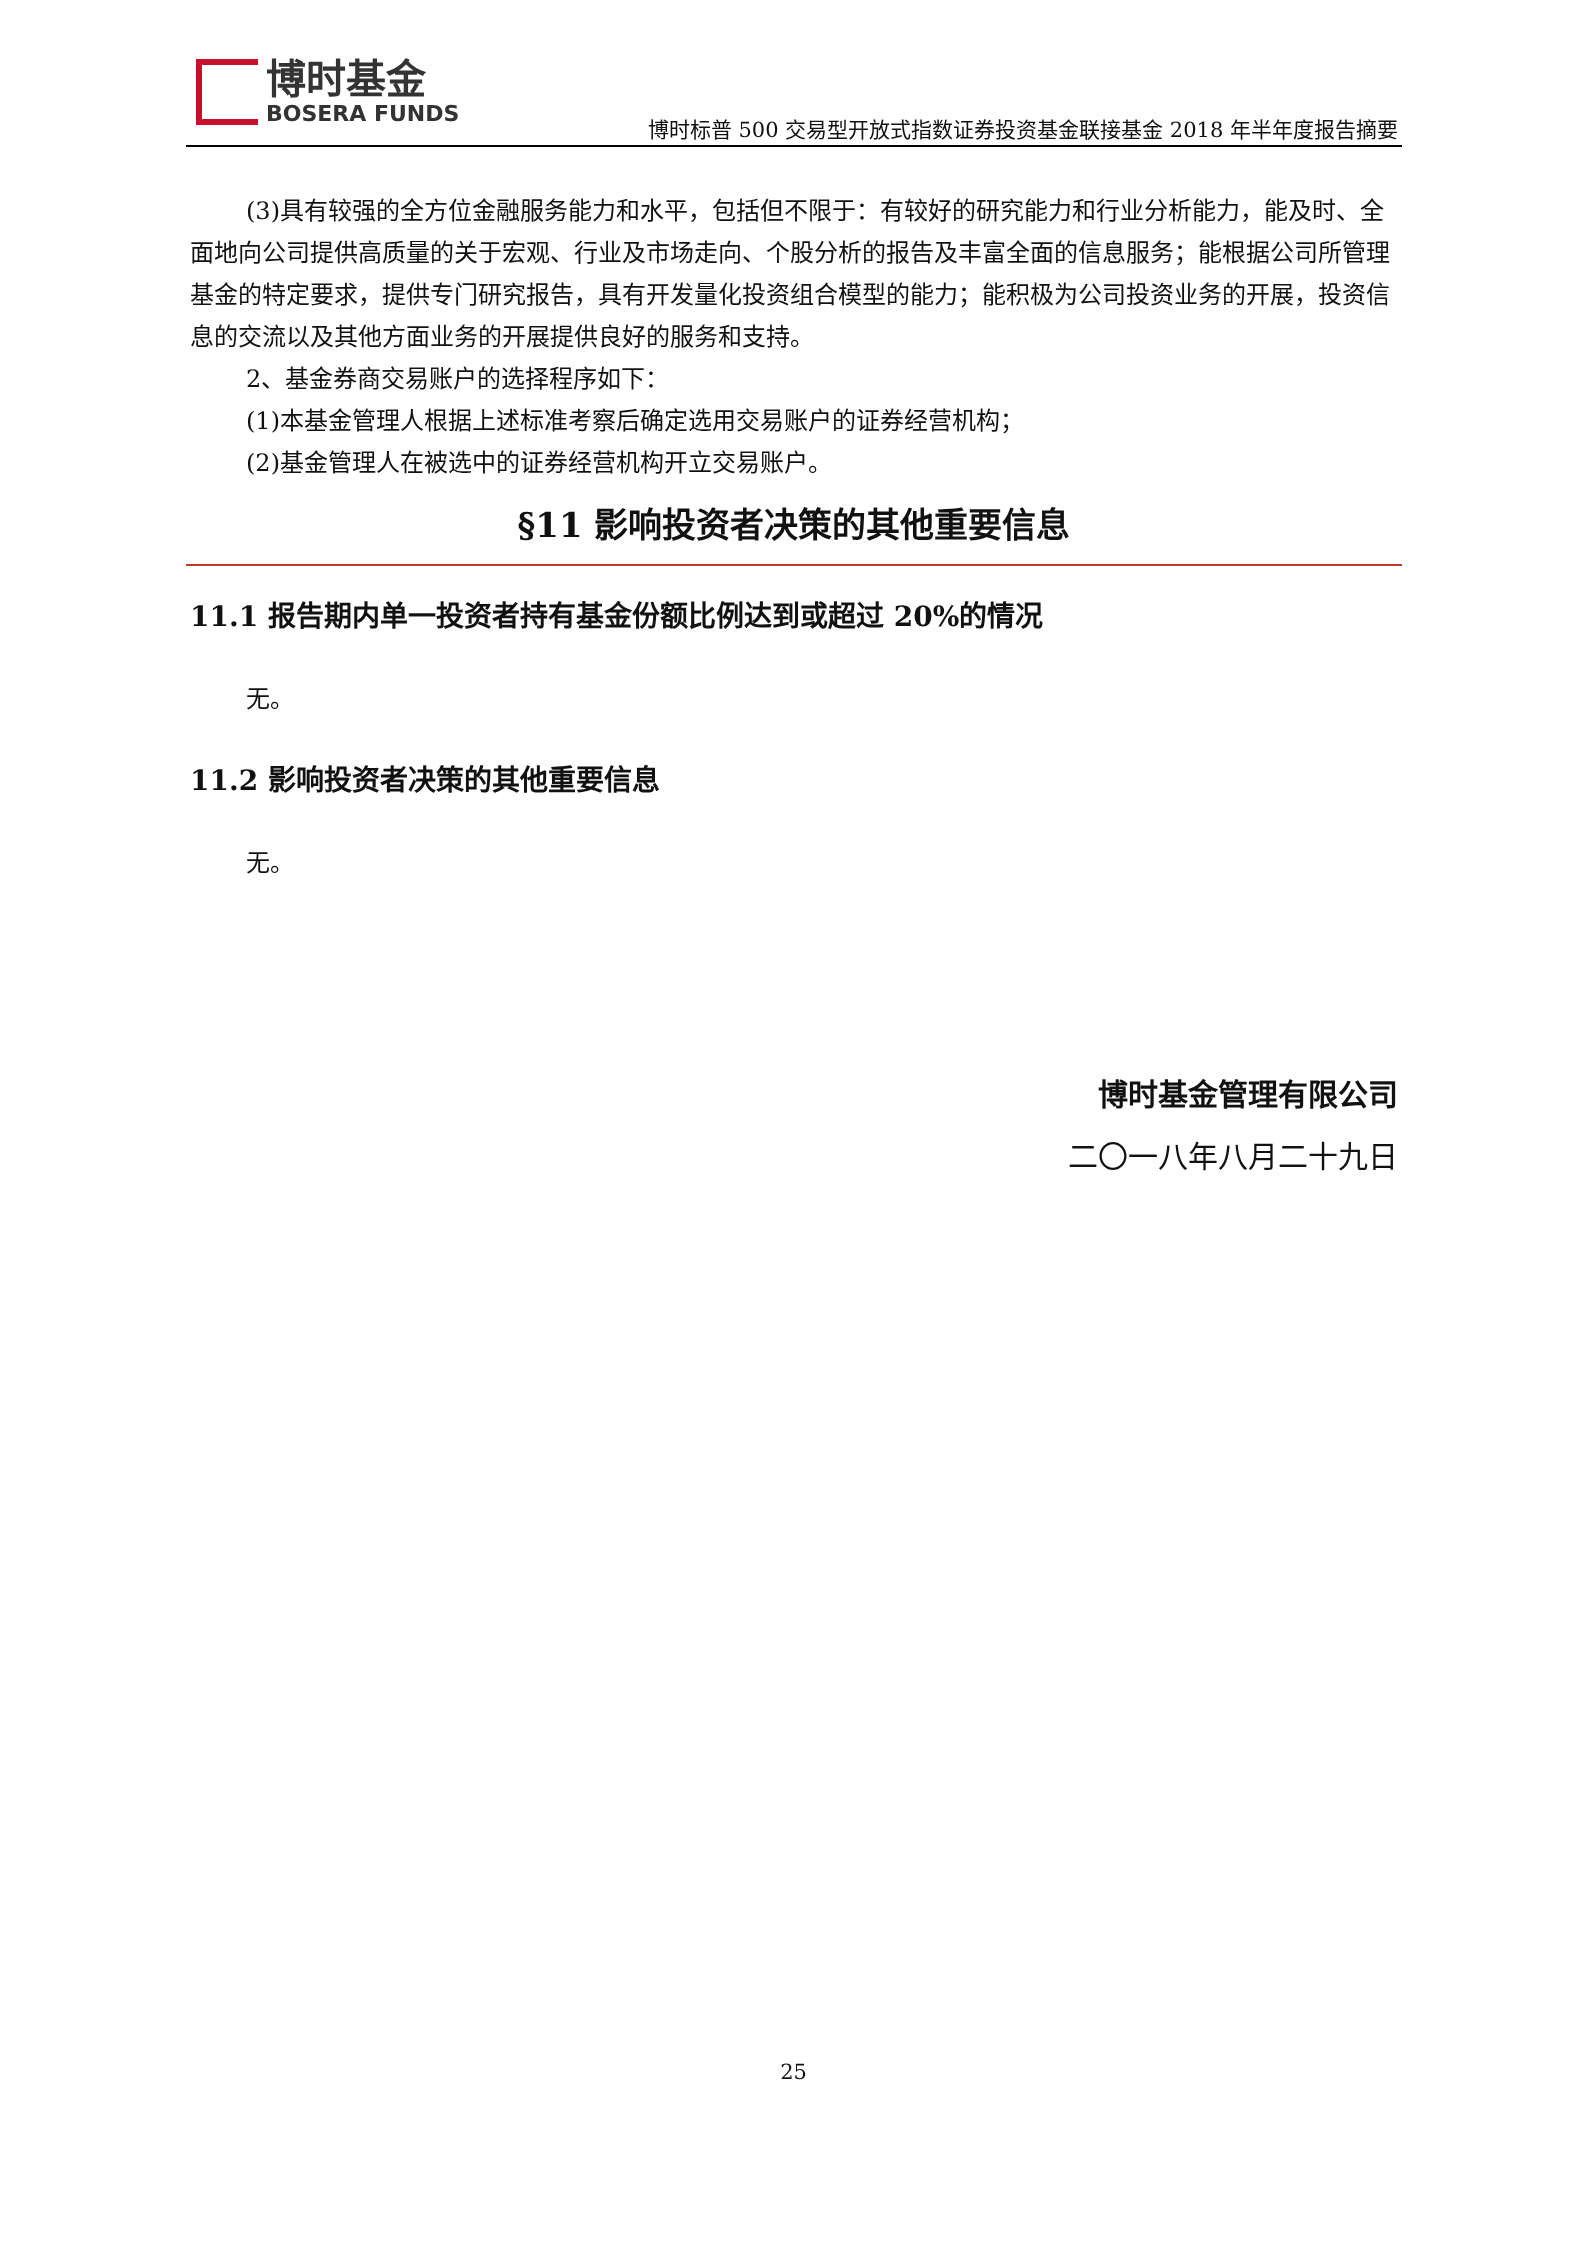博时基金
BOSERA FUNDS
博时标普 500 交易型开放式指数证券投资基金联接基金 2018 年半年度报告摘要
(3)具有较强的全方位金融服务能力和水平，包括但不限于：有较好的研究能力和行业分析能力，能及时、全面地向公司提供高质量的关于宏观、行业及市场走向、个股分析的报告及丰富全面的信息服务；能根据公司所管理基金的特定要求，提供专门研究报告，具有开发量化投资组合模型的能力；能积极为公司投资业务的开展，投资信息的交流以及其他方面业务的开展提供良好的服务和支持。
2、基金券商交易账户的选择程序如下：
(1)本基金管理人根据上述标准考察后确定选用交易账户的证券经营机构；
(2)基金管理人在被选中的证券经营机构开立交易账户。
§11 影响投资者决策的其他重要信息
11.1 报告期内单一投资者持有基金份额比例达到或超过 20%的情况
无。
11.2 影响投资者决策的其他重要信息
无。
博时基金管理有限公司
二〇一八年八月二十九日
25